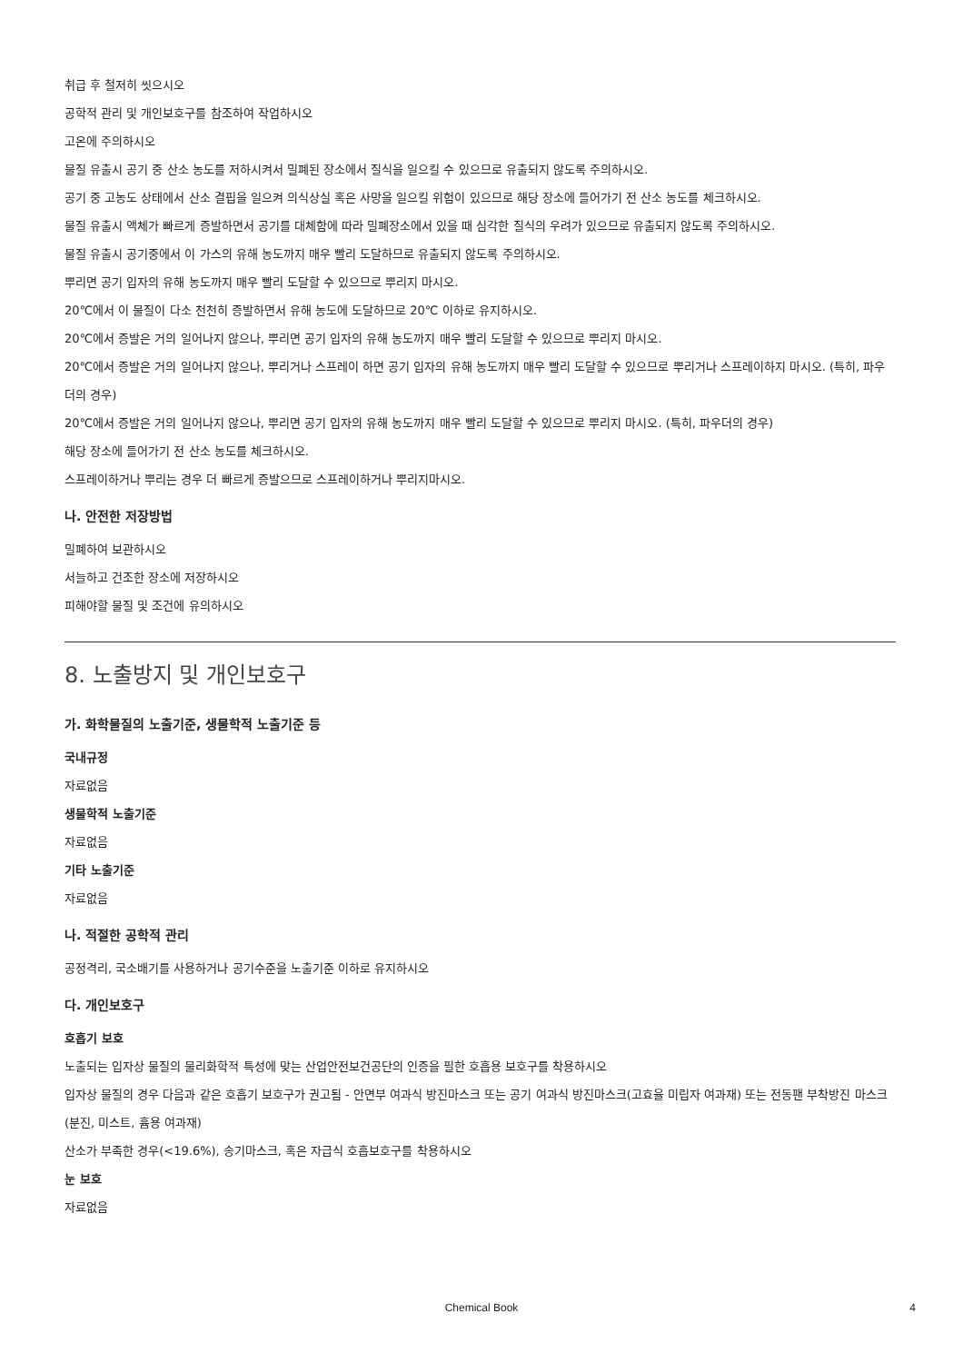취급 후 철저히 씻으시오
공학적 관리 및 개인보호구를 참조하여 작업하시오
고온에 주의하시오
물질 유출시 공기 중 산소 농도를 저하시켜서 밀폐된 장소에서 질식을 일으킬 수 있으므로 유출되지 않도록 주의하시오.
공기 중 고농도 상태에서 산소 결핍을 일으켜 의식상실 혹은 사망을 일으킬 위험이 있으므로 해당 장소에 들어가기 전 산소 농도를 체크하시오.
물질 유출시 액체가 빠르게 증발하면서 공기를 대체함에 따라 밀폐장소에서 있을 때 심각한 질식의 우려가 있으므로 유출되지 않도록 주의하시오.
물질 유출시 공기중에서 이 가스의 유해 농도까지 매우 빨리 도달하므로 유출되지 않도록 주의하시오.
뿌리면 공기 입자의 유해 농도까지 매우 빨리 도달할 수 있으므로 뿌리지 마시오.
20℃에서 이 물질이 다소 천천히 증발하면서 유해 농도에 도달하므로 20℃ 이하로 유지하시오.
20℃에서 증발은 거의 일어나지 않으나, 뿌리면 공기 입자의 유해 농도까지 매우 빨리 도달할 수 있으므로 뿌리지 마시오.
20℃에서 증발은 거의 일어나지 않으나, 뿌리거나 스프레이 하면 공기 입자의 유해 농도까지 매우 빨리 도달할 수 있으므로 뿌리거나 스프레이하지 마시오. (특히, 파우더의 경우)
20℃에서 증발은 거의 일어나지 않으나, 뿌리면 공기 입자의 유해 농도까지 매우 빨리 도달할 수 있으므로 뿌리지 마시오. (특히, 파우더의 경우)
해당 장소에 들어가기 전 산소 농도를 체크하시오.
스프레이하거나 뿌리는 경우 더 빠르게 증발으므로 스프레이하거나 뿌리지마시오.
나. 안전한 저장방법
밀폐하여 보관하시오
서늘하고 건조한 장소에 저장하시오
피해야할 물질 및 조건에 유의하시오
8. 노출방지 및 개인보호구
가. 화학물질의 노출기준, 생물학적 노출기준 등
국내규정
자료없음
생물학적 노출기준
자료없음
기타 노출기준
자료없음
나. 적절한 공학적 관리
공정격리, 국소배기를 사용하거나 공기수준을 노출기준 이하로 유지하시오
다. 개인보호구
호흡기 보호
노출되는 입자상 물질의 물리화학적 특성에 맞는 산업안전보건공단의 인증을 필한 호흡용 보호구를 착용하시오
입자상 물질의 경우 다음과 같은 호흡기 보호구가 권고됨 - 안면부 여과식 방진마스크 또는 공기 여과식 방진마스크(고효율 미립자 여과재) 또는 전동팬 부착방진 마스크(분진, 미스트, 흄용 여과재)
산소가 부족한 경우(<19.6%), 송기마스크, 혹은 자급식 호흡보호구를 착용하시오
눈 보호
자료없음
Chemical Book 4